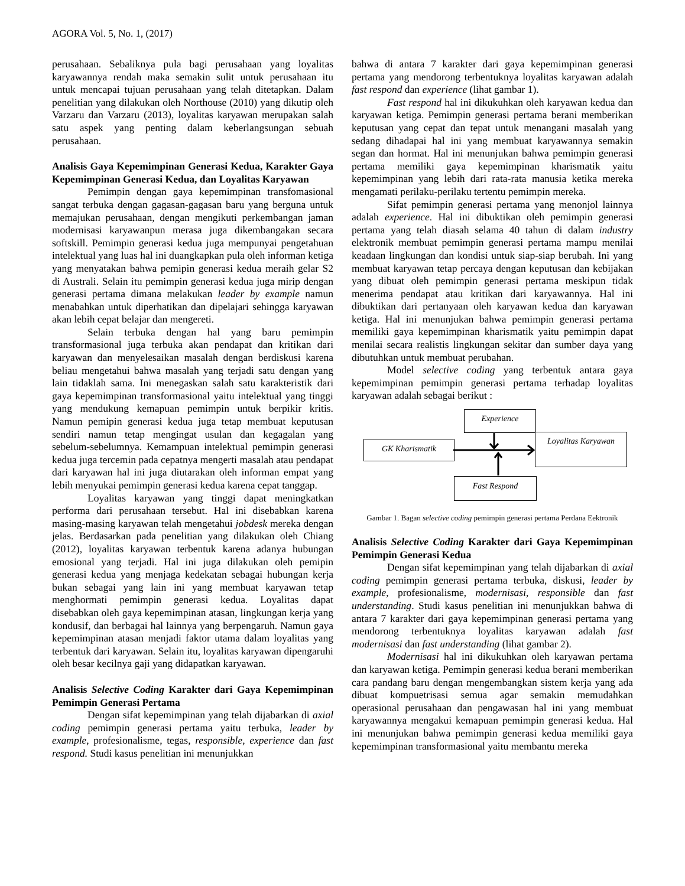AGORA Vol. 5, No. 1, (2017)
perusahaan. Sebaliknya pula bagi perusahaan yang loyalitas karyawannya rendah maka semakin sulit untuk perusahaan itu untuk mencapai tujuan perusahaan yang telah ditetapkan. Dalam penelitian yang dilakukan oleh Northouse (2010) yang dikutip oleh Varzaru dan Varzaru (2013), loyalitas karyawan merupakan salah satu aspek yang penting dalam keberlangsungan sebuah perusahaan.
Analisis Gaya Kepemimpinan Generasi Kedua, Karakter Gaya Kepemimpinan Generasi Kedua, dan Loyalitas Karyawan
Pemimpin dengan gaya kepemimpinan transfomasional sangat terbuka dengan gagasan-gagasan baru yang berguna untuk memajukan perusahaan, dengan mengikuti perkembangan jaman modernisasi karyawanpun merasa juga dikembangakan secara softskill. Pemimpin generasi kedua juga mempunyai pengetahuan intelektual yang luas hal ini duangkapkan pula oleh informan ketiga yang menyatakan bahwa pemipin generasi kedua meraih gelar S2 di Australi. Selain itu pemimpin generasi kedua juga mirip dengan generasi pertama dimana melakukan leader by example namun menabahkan untuk diperhatikan dan dipelajari sehingga karyawan akan lebih cepat belajar dan mengereti.
Selain terbuka dengan hal yang baru pemimpin transformasional juga terbuka akan pendapat dan kritikan dari karyawan dan menyelesaikan masalah dengan berdiskusi karena beliau mengetahui bahwa masalah yang terjadi satu dengan yang lain tidaklah sama. Ini menegaskan salah satu karakteristik dari gaya kepemimpinan transformasional yaitu intelektual yang tinggi yang mendukung kemapuan pemimpin untuk berpikir kritis. Namun pemipin generasi kedua juga tetap membuat keputusan sendiri namun tetap mengingat usulan dan kegagalan yang sebelum-sebelumnya. Kemampuan intelektual pemimpin generasi kedua juga tercemin pada cepatnya mengerti masalah atau pendapat dari karyawan hal ini juga diutarakan oleh informan empat yang lebih menyukai pemimpin generasi kedua karena cepat tanggap.
Loyalitas karyawan yang tinggi dapat meningkatkan performa dari perusahaan tersebut. Hal ini disebabkan karena masing-masing karyawan telah mengetahui jobdesk mereka dengan jelas. Berdasarkan pada penelitian yang dilakukan oleh Chiang (2012), loyalitas karyawan terbentuk karena adanya hubungan emosional yang terjadi. Hal ini juga dilakukan oleh pemipin generasi kedua yang menjaga kedekatan sebagai hubungan kerja bukan sebagai yang lain ini yang membuat karyawan tetap menghormati pemimpin generasi kedua. Loyalitas dapat disebabkan oleh gaya kepemimpinan atasan, lingkungan kerja yang kondusif, dan berbagai hal lainnya yang berpengaruh. Namun gaya kepemimpinan atasan menjadi faktor utama dalam loyalitas yang terbentuk dari karyawan. Selain itu, loyalitas karyawan dipengaruhi oleh besar kecilnya gaji yang didapatkan karyawan.
Analisis Selective Coding Karakter dari Gaya Kepemimpinan Pemimpin Generasi Pertama
Dengan sifat kepemimpinan yang telah dijabarkan di axial coding pemimpin generasi pertama yaitu terbuka, leader by example, profesionalisme, tegas, responsible, experience dan fast respond. Studi kasus penelitian ini menunjukkan
bahwa di antara 7 karakter dari gaya kepemimpinan generasi pertama yang mendorong terbentuknya loyalitas karyawan adalah fast respond dan experience (lihat gambar 1).
Fast respond hal ini dikukuhkan oleh karyawan kedua dan karyawan ketiga. Pemimpin generasi pertama berani memberikan keputusan yang cepat dan tepat untuk menangani masalah yang sedang dihadapai hal ini yang membuat karyawannya semakin segan dan hormat. Hal ini menunjukan bahwa pemimpin generasi pertama memiliki gaya kepemimpinan kharismatik yaitu kepemimpinan yang lebih dari rata-rata manusia ketika mereka mengamati perilaku-perilaku tertentu pemimpin mereka.
Sifat pemimpin generasi pertama yang menonjol lainnya adalah experience. Hal ini dibuktikan oleh pemimpin generasi pertama yang telah diasah selama 40 tahun di dalam industry elektronik membuat pemimpin generasi pertama mampu menilai keadaan lingkungan dan kondisi untuk siap-siap berubah. Ini yang membuat karyawan tetap percaya dengan keputusan dan kebijakan yang dibuat oleh pemimpin generasi pertama meskipun tidak menerima pendapat atau kritikan dari karyawannya. Hal ini dibuktikan dari pertanyaan oleh karyawan kedua dan karyawan ketiga. Hal ini menunjukan bahwa pemimpin generasi pertama memiliki gaya kepemimpinan kharismatik yaitu pemimpin dapat menilai secara realistis lingkungan sekitar dan sumber daya yang dibutuhkan untuk membuat perubahan.
Model selective coding yang terbentuk antara gaya kepemimpinan pemimpin generasi pertama terhadap loyalitas karyawan adalah sebagai berikut :
Experience
GK Kharismatik
Loyalitas Karyawan
Fast Respond
Gambar 1. Bagan selective coding pemimpin generasi pertama Perdana Eektronik
Analisis Selective Coding Karakter dari Gaya Kepemimpinan Pemimpin Generasi Kedua
Dengan sifat kepemimpinan yang telah dijabarkan di axial coding pemimpin generasi pertama terbuka, diskusi, leader by example, profesionalisme, modernisasi, responsible dan fast understanding. Studi kasus penelitian ini menunjukkan bahwa di antara 7 karakter dari gaya kepemimpinan generasi pertama yang mendorong terbentuknya loyalitas karyawan adalah fast modernisasi dan fast understanding (lihat gambar 2).
Modernisasi hal ini dikukuhkan oleh karyawan pertama dan karyawan ketiga. Pemimpin generasi kedua berani memberikan cara pandang baru dengan mengembangkan sistem kerja yang ada dibuat kompuetrisasi semua agar semakin memudahkan operasional perusahaan dan pengawasan hal ini yang membuat karyawannya mengakui kemapuan pemimpin generasi kedua. Hal ini menunjukan bahwa pemimpin generasi kedua memiliki gaya kepemimpinan transformasional yaitu membantu mereka